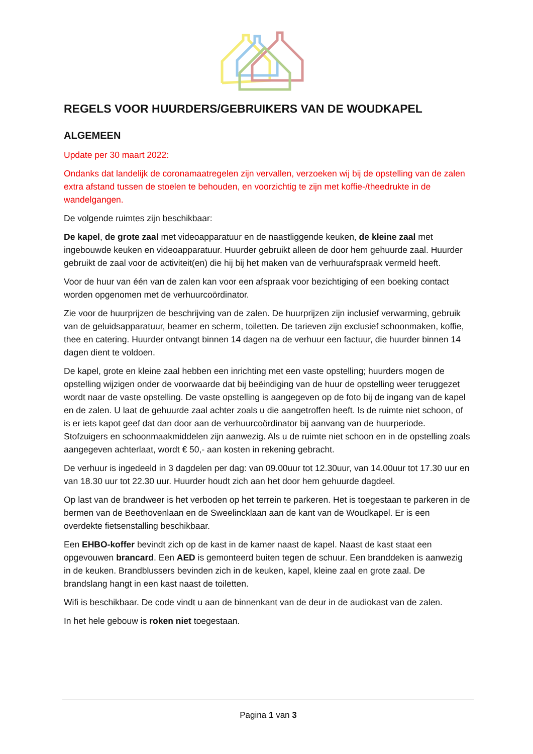REGELS VOOR HUURDERS/GEBRUIKERS VAN DE WOUDKAPEL
ALGEMEEN
Update per 30 maart 2022:
Ondanks dat landelijk de coronamaatregelen zijn vervallen, verzoeken wij bij de opstelling van de zalen extra afstand tussen de stoelen te behouden, en voorzichtig te zijn met koffie-/theedrukte in de wandelgangen.
De volgende ruimtes zijn beschikbaar:
De kapel, de grote zaal met videoapparatuur en de naastliggende keuken, de kleine zaal met ingebouwde keuken en videoapparatuur. Huurder gebruikt alleen de door hem gehuurde zaal. Huurder gebruikt de zaal voor de activiteit(en) die hij bij het maken van de verhuurafspraak vermeld heeft.
Voor de huur van één van de zalen kan voor een afspraak voor bezichtiging of een boeking contact worden opgenomen met de verhuurcoördinator.
Zie voor de huurprijzen de beschrijving van de zalen. De huurprijzen zijn inclusief verwarming, gebruik van de geluidsapparatuur, beamer en scherm, toiletten. De tarieven zijn exclusief schoonmaken, koffie, thee en catering. Huurder ontvangt binnen 14 dagen na de verhuur een factuur, die huurder binnen 14 dagen dient te voldoen.
De kapel, grote en kleine zaal hebben een inrichting met een vaste opstelling; huurders mogen de opstelling wijzigen onder de voorwaarde dat bij beëindiging van de huur de opstelling weer teruggezet wordt naar de vaste opstelling. De vaste opstelling is aangegeven op de foto bij de ingang van de kapel en de zalen. U laat de gehuurde zaal achter zoals u die aangetroffen heeft. Is de ruimte niet schoon, of is er iets kapot geef dat dan door aan de verhuurcoördinator bij aanvang van de huurperiode. Stofzuigers en schoonmaakmiddelen zijn aanwezig. Als u de ruimte niet schoon en in de opstelling zoals aangegeven achterlaat, wordt € 50,- aan kosten in rekening gebracht.
De verhuur is ingedeeld in 3 dagdelen per dag: van 09.00uur tot 12.30uur, van 14.00uur tot 17.30 uur en van 18.30 uur tot 22.30 uur. Huurder houdt zich aan het door hem gehuurde dagdeel.
Op last van de brandweer is het verboden op het terrein te parkeren. Het is toegestaan te parkeren in de bermen van de Beethovenlaan en de Sweelincklaan aan de kant van de Woudkapel. Er is een overdekte fietsenstalling beschikbaar.
Een EHBO-koffer bevindt zich op de kast in de kamer naast de kapel. Naast de kast staat een opgevouwen brancard. Een AED is gemonteerd buiten tegen de schuur. Een branddeken is aanwezig in de keuken. Brandblussers bevinden zich in de keuken, kapel, kleine zaal en grote zaal. De brandslang hangt in een kast naast de toiletten.
Wifi is beschikbaar. De code vindt u aan de binnenkant van de deur in de audiokast van de zalen.
In het hele gebouw is roken niet toegestaan.
Pagina 1 van 3